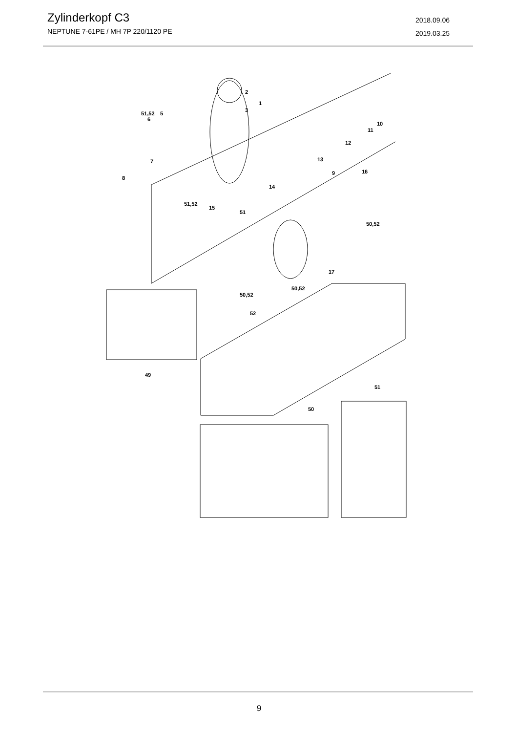Zylinderkopf C3
NEPTUNE 7-61PE / MH 7P 220/1120 PE
2018.09.06
2019.03.25
51,52
5
6
2
1
3
10
11
12
7
13
9
8
16
14
51,52
15
51
50,52
17
50,52
50,52
52
49
51
50
9